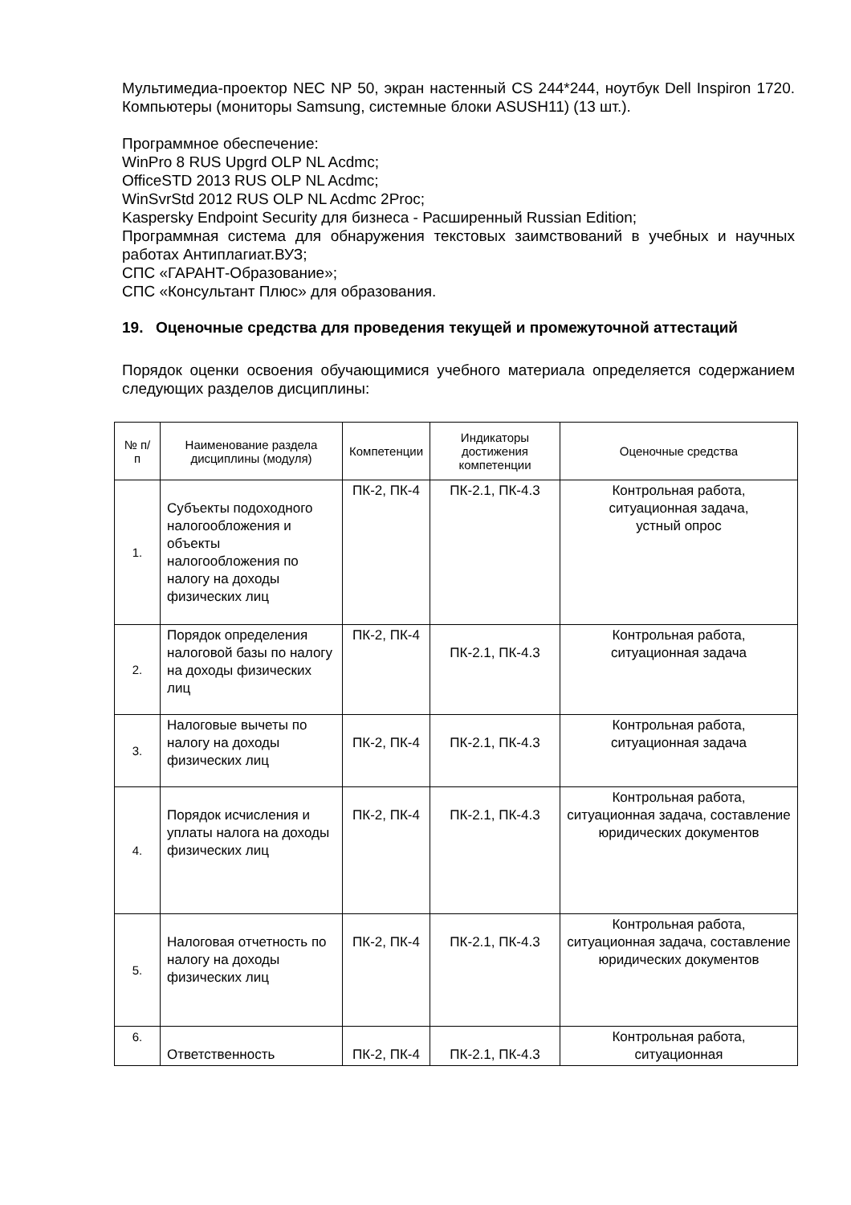Мультимедиа-проектор NEC NP 50, экран настенный CS 244*244, ноутбук Dell Inspiron 1720. Компьютеры (мониторы Samsung, системные блоки ASUSH11) (13 шт.).
Программное обеспечение:
WinPro 8 RUS Upgrd OLP NL Acdmc;
OfficeSTD 2013 RUS OLP NL Acdmc;
WinSvrStd 2012 RUS OLP NL Acdmc 2Proc;
Kaspersky Endpoint Security для бизнеса - Расширенный Russian Edition;
Программная система для обнаружения текстовых заимствований в учебных и научных работах Антиплагиат.ВУЗ;
СПС «ГАРАНТ-Образование»;
СПС «Консультант Плюс» для образования.
19. Оценочные средства для проведения текущей и промежуточной аттестаций
Порядок оценки освоения обучающимися учебного материала определяется содержанием следующих разделов дисциплины:
| № п/п | Наименование раздела дисциплины (модуля) | Компетенции | Индикаторы достижения компетенции | Оценочные средства |
| --- | --- | --- | --- | --- |
| 1. | Субъекты подоходного налогообложения и объекты налогообложения по налогу на доходы физических лиц | ПК-2, ПК-4 | ПК-2.1, ПК-4.3 | Контрольная работа, ситуационная задача, устный опрос |
| 2. | Порядок определения налоговой базы по налогу на доходы физических лиц | ПК-2, ПК-4 | ПК-2.1, ПК-4.3 | Контрольная работа, ситуационная задача |
| 3. | Налоговые вычеты по налогу на доходы физических лиц | ПК-2, ПК-4 | ПК-2.1, ПК-4.3 | Контрольная работа, ситуационная задача |
| 4. | Порядок исчисления и уплаты налога на доходы физических лиц | ПК-2, ПК-4 | ПК-2.1, ПК-4.3 | Контрольная работа, ситуационная задача, составление юридических документов |
| 5. | Налоговая отчетность по налогу на доходы физических лиц | ПК-2, ПК-4 | ПК-2.1, ПК-4.3 | Контрольная работа, ситуационная задача, составление юридических документов |
| 6. | Ответственность | ПК-2, ПК-4 | ПК-2.1, ПК-4.3 | Контрольная работа, ситуационная |